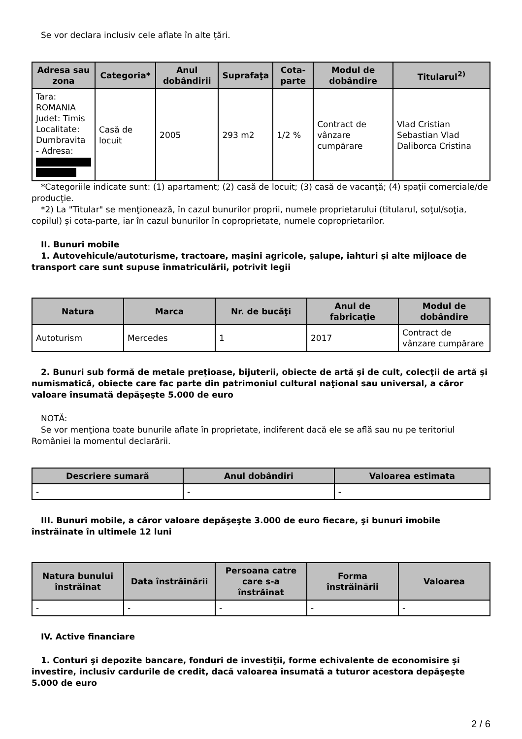Se vor declara inclusiv cele aflate în alte ţări.
| Adresa sau zona | Categoria* | Anul dobândirii | Suprafaţa | Cota-parte | Modul de dobândire | Titularul<sup>2)</sup> |
| --- | --- | --- | --- | --- | --- | --- |
| Tara: ROMANIA Judet: Timis Localitate: Dumbravita - Adresa: | Casă de locuit | 2005 | 293 m2 | 1/2 % | Contract de vânzare cumpărare | Vlad Cristian Sebastian Vlad Daliborca Cristina |
*Categoriile indicate sunt: (1) apartament; (2) casă de locuit; (3) casă de vacanţă; (4) spaţii comerciale/de producţie.
*2) La "Titular" se menţionează, în cazul bunurilor proprii, numele proprietarului (titularul, soţul/soţia, copilul) și cota-parte, iar în cazul bunurilor în coproprietate, numele coproprietarilor.
II. Bunuri mobile
1. Autovehicule/autoturisme, tractoare, maşini agricole, şalupe, iahturi şi alte mijloace de transport care sunt supuse înmatriculării, potrivit legii
| Natura | Marca | Nr. de bucăţi | Anul de fabricaţie | Modul de dobândire |
| --- | --- | --- | --- | --- |
| Autoturism | Mercedes | 1 | 2017 | Contract de vânzare cumpărare |
2. Bunuri sub formă de metale preţioase, bijuterii, obiecte de artă şi de cult, colecţii de artă şi numismatică, obiecte care fac parte din patrimoniul cultural naţional sau universal, a căror valoare însumată depăşeşte 5.000 de euro
NOTĂ:
Se vor menţiona toate bunurile aflate în proprietate, indiferent dacă ele se află sau nu pe teritoriul României la momentul declarării.
| Descriere sumară | Anul dobândiri | Valoarea estimata |
| --- | --- | --- |
| - | - | - |
III. Bunuri mobile, a căror valoare depăşeşte 3.000 de euro fiecare, şi bunuri imobile înstrăinate în ultimele 12 luni
| Natura bunului înstrăinat | Data înstrăinării | Persoana catre care s-a înstrăinat | Forma înstrăinării | Valoarea |
| --- | --- | --- | --- | --- |
| - | - | - | - | - |
IV. Active financiare
1. Conturi şi depozite bancare, fonduri de investiţii, forme echivalente de economisire şi investire, inclusiv cardurile de credit, dacă valoarea însumată a tuturor acestora depăşeşte 5.000 de euro
2 / 6